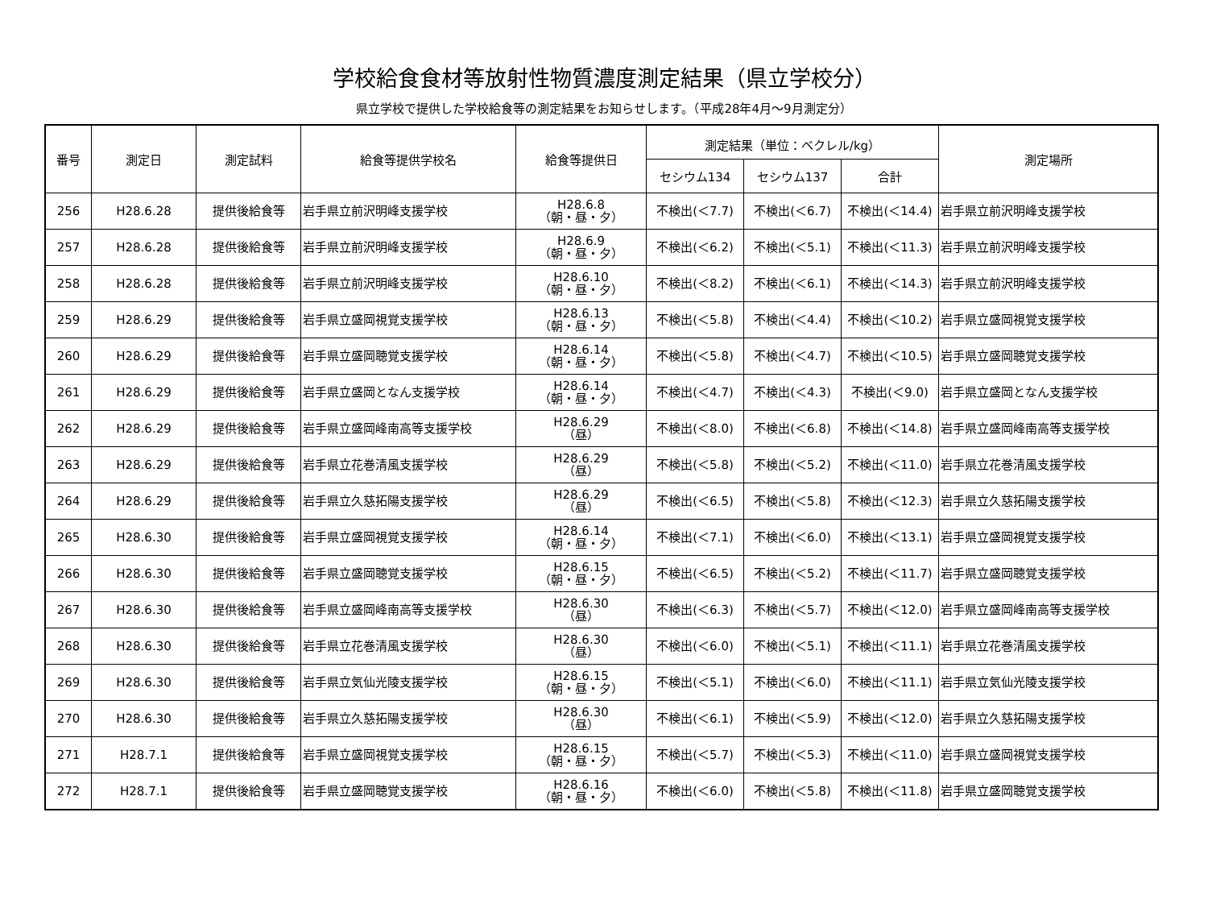学校給食食材等放射性物質濃度測定結果（県立学校分）
県立学校で提供した学校給食等の測定結果をお知らせします。（平成28年4月～9月測定分）
| 番号 | 測定日 | 測定試料 | 給食等提供学校名 | 給食等提供日 | 測定結果（単位：ベクレル/kg） | | | 測定場所 |
| --- | --- | --- | --- | --- | --- | --- | --- | --- |
| | | | | | セシウム134 | セシウム137 | 合計 | |
| 256 | H28.6.28 | 提供後給食等 | 岩手県立前沢明峰支援学校 | H28.6.8 （朝・昼・夕） | 不検出(＜7.7) | 不検出(＜6.7) | 不検出(＜14.4) | 岩手県立前沢明峰支援学校 |
| 257 | H28.6.28 | 提供後給食等 | 岩手県立前沢明峰支援学校 | H28.6.9 （朝・昼・夕） | 不検出(＜6.2) | 不検出(＜5.1) | 不検出(＜11.3) | 岩手県立前沢明峰支援学校 |
| 258 | H28.6.28 | 提供後給食等 | 岩手県立前沢明峰支援学校 | H28.6.10 （朝・昼・夕） | 不検出(＜8.2) | 不検出(＜6.1) | 不検出(＜14.3) | 岩手県立前沢明峰支援学校 |
| 259 | H28.6.29 | 提供後給食等 | 岩手県立盛岡視覚支援学校 | H28.6.13 （朝・昼・夕） | 不検出(＜5.8) | 不検出(＜4.4) | 不検出(＜10.2) | 岩手県立盛岡視覚支援学校 |
| 260 | H28.6.29 | 提供後給食等 | 岩手県立盛岡聴覚支援学校 | H28.6.14 （朝・昼・夕） | 不検出(＜5.8) | 不検出(＜4.7) | 不検出(＜10.5) | 岩手県立盛岡聴覚支援学校 |
| 261 | H28.6.29 | 提供後給食等 | 岩手県立盛岡となん支援学校 | H28.6.14 （朝・昼・夕） | 不検出(＜4.7) | 不検出(＜4.3) | 不検出(＜9.0) | 岩手県立盛岡となん支援学校 |
| 262 | H28.6.29 | 提供後給食等 | 岩手県立盛岡峰南高等支援学校 | H28.6.29 （昼） | 不検出(＜8.0) | 不検出(＜6.8) | 不検出(＜14.8) | 岩手県立盛岡峰南高等支援学校 |
| 263 | H28.6.29 | 提供後給食等 | 岩手県立花巻清風支援学校 | H28.6.29 （昼） | 不検出(＜5.8) | 不検出(＜5.2) | 不検出(＜11.0) | 岩手県立花巻清風支援学校 |
| 264 | H28.6.29 | 提供後給食等 | 岩手県立久慈拓陽支援学校 | H28.6.29 （昼） | 不検出(＜6.5) | 不検出(＜5.8) | 不検出(＜12.3) | 岩手県立久慈拓陽支援学校 |
| 265 | H28.6.30 | 提供後給食等 | 岩手県立盛岡視覚支援学校 | H28.6.14 （朝・昼・夕） | 不検出(＜7.1) | 不検出(＜6.0) | 不検出(＜13.1) | 岩手県立盛岡視覚支援学校 |
| 266 | H28.6.30 | 提供後給食等 | 岩手県立盛岡聴覚支援学校 | H28.6.15 （朝・昼・夕） | 不検出(＜6.5) | 不検出(＜5.2) | 不検出(＜11.7) | 岩手県立盛岡聴覚支援学校 |
| 267 | H28.6.30 | 提供後給食等 | 岩手県立盛岡峰南高等支援学校 | H28.6.30 （昼） | 不検出(＜6.3) | 不検出(＜5.7) | 不検出(＜12.0) | 岩手県立盛岡峰南高等支援学校 |
| 268 | H28.6.30 | 提供後給食等 | 岩手県立花巻清風支援学校 | H28.6.30 （昼） | 不検出(＜6.0) | 不検出(＜5.1) | 不検出(＜11.1) | 岩手県立花巻清風支援学校 |
| 269 | H28.6.30 | 提供後給食等 | 岩手県立気仙光陵支援学校 | H28.6.15 （朝・昼・夕） | 不検出(＜5.1) | 不検出(＜6.0) | 不検出(＜11.1) | 岩手県立気仙光陵支援学校 |
| 270 | H28.6.30 | 提供後給食等 | 岩手県立久慈拓陽支援学校 | H28.6.30 （昼） | 不検出(＜6.1) | 不検出(＜5.9) | 不検出(＜12.0) | 岩手県立久慈拓陽支援学校 |
| 271 | H28.7.1 | 提供後給食等 | 岩手県立盛岡視覚支援学校 | H28.6.15 （朝・昼・夕） | 不検出(＜5.7) | 不検出(＜5.3) | 不検出(＜11.0) | 岩手県立盛岡視覚支援学校 |
| 272 | H28.7.1 | 提供後給食等 | 岩手県立盛岡聴覚支援学校 | H28.6.16 （朝・昼・夕） | 不検出(＜6.0) | 不検出(＜5.8) | 不検出(＜11.8) | 岩手県立盛岡聴覚支援学校 |